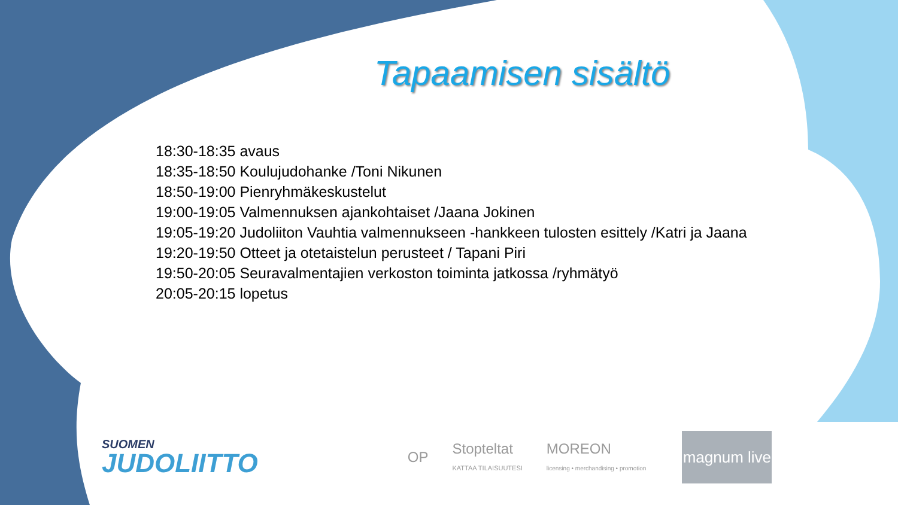Tapaamisen sisältö
18:30-18:35 avaus
18:35-18:50 Koulujudohanke /Toni Nikunen
18:50-19:00 Pienryhmäkeskustelut
19:00-19:05 Valmennuksen ajankohtaiset /Jaana Jokinen
19:05-19:20 Judoliiton Vauhtia valmennukseen -hankkeen tulosten esittely /Katri ja Jaana
19:20-19:50 Otteet ja otetaistelun perusteet / Tapani Piri
19:50-20:05 Seuravalmentajien verkoston toiminta jatkossa /ryhmätyö
20:05-20:15 lopetus
SUOMEN
JUDOLIITTO
OP
Stopteltat
KATTAA TILAISUUTESI
MOREON
licensing • merchandising • promotion
magnum live